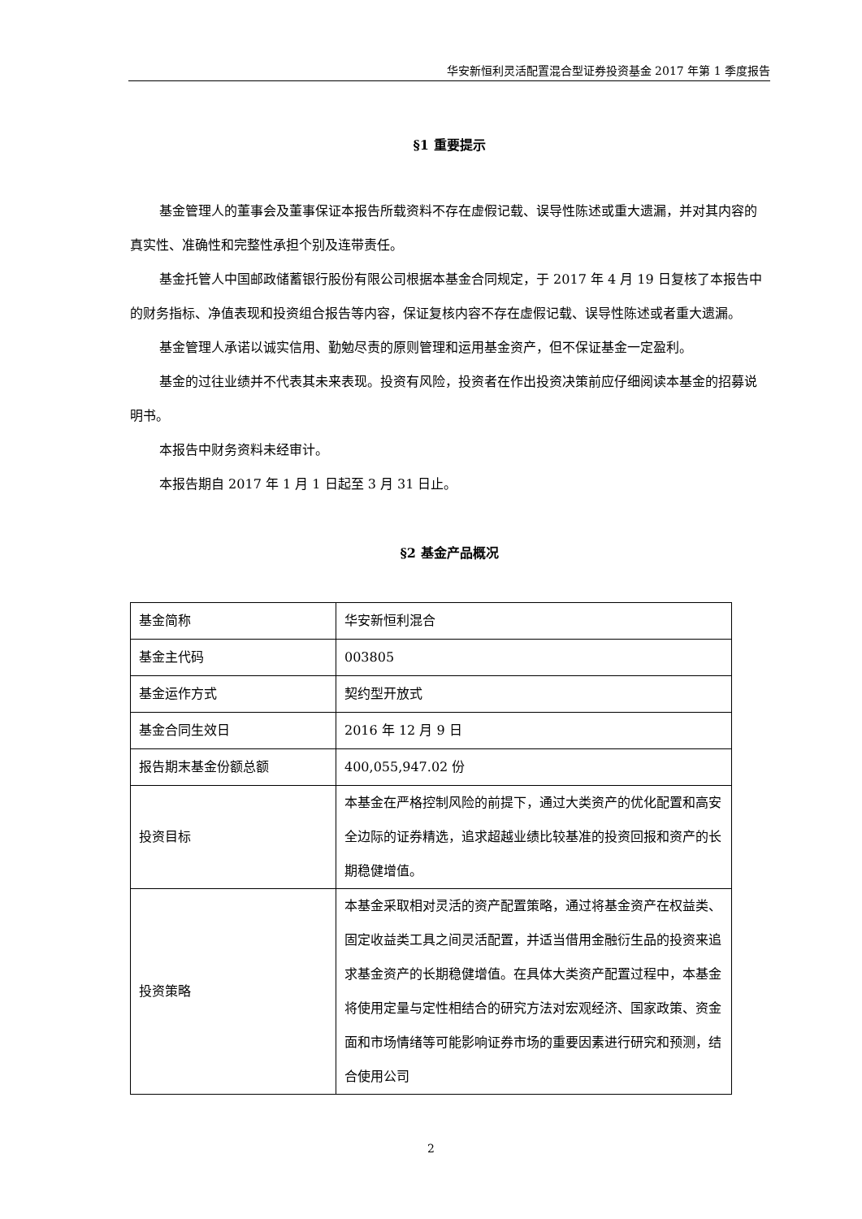华安新恒利灵活配置混合型证券投资基金 2017 年第 1 季度报告
§1 重要提示
基金管理人的董事会及董事保证本报告所载资料不存在虚假记载、误导性陈述或重大遗漏，并对其内容的真实性、准确性和完整性承担个别及连带责任。
基金托管人中国邮政储蓄银行股份有限公司根据本基金合同规定，于 2017 年 4 月 19 日复核了本报告中的财务指标、净值表现和投资组合报告等内容，保证复核内容不存在虚假记载、误导性陈述或者重大遗漏。
基金管理人承诺以诚实信用、勤勉尽责的原则管理和运用基金资产，但不保证基金一定盈利。
基金的过往业绩并不代表其未来表现。投资有风险，投资者在作出投资决策前应仔细阅读本基金的招募说明书。
本报告中财务资料未经审计。
本报告期自 2017 年 1 月 1 日起至 3 月 31 日止。
§2 基金产品概况
| 基金简称 | 华安新恒利混合 |
| 基金主代码 | 003805 |
| 基金运作方式 | 契约型开放式 |
| 基金合同生效日 | 2016 年 12 月 9 日 |
| 报告期末基金份额总额 | 400,055,947.02 份 |
| 投资目标 | 本基金在严格控制风险的前提下，通过大类资产的优化配置和高安全边际的证券精选，追求超越业绩比较基准的投资回报和资产的长期稳健增值。 |
| 投资策略 | 本基金采取相对灵活的资产配置策略，通过将基金资产在权益类、固定收益类工具之间灵活配置，并适当借用金融衍生品的投资来追求基金资产的长期稳健增值。在具体大类资产配置过程中，本基金将使用定量与定性相结合的研究方法对宏观经济、国家政策、资金面和市场情绪等可能影响证券市场的重要因素进行研究和预测，结合使用公司 |
2